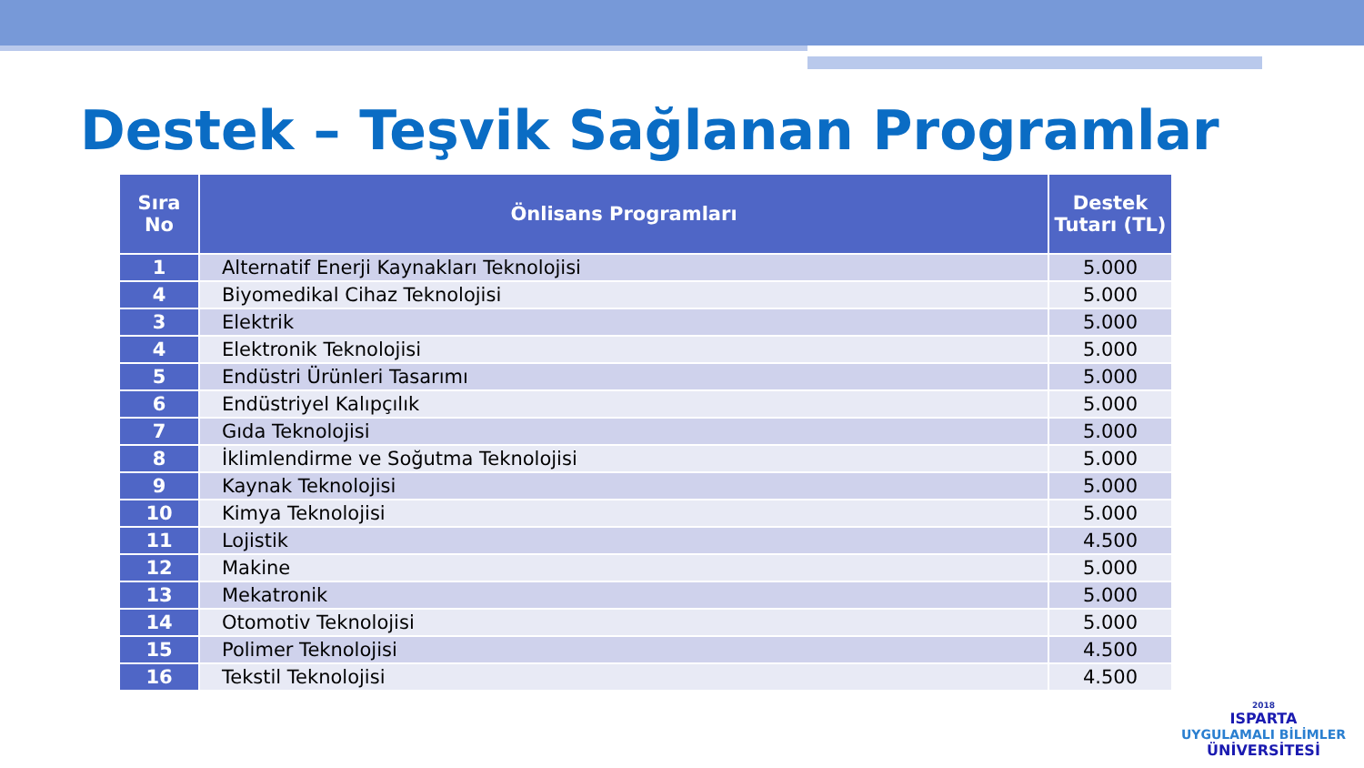Destek – Teşvik Sağlanan Programlar
| Sıra No | Önlisans Programları | Destek Tutarı (TL) |
| --- | --- | --- |
| 1 | Alternatif Enerji Kaynakları Teknolojisi | 5.000 |
| 4 | Biyomedikal Cihaz Teknolojisi | 5.000 |
| 3 | Elektrik | 5.000 |
| 4 | Elektronik Teknolojisi | 5.000 |
| 5 | Endüstri Ürünleri Tasarımı | 5.000 |
| 6 | Endüstriyel Kalıpçılık | 5.000 |
| 7 | Gıda Teknolojisi | 5.000 |
| 8 | İklimlendirme ve Soğutma Teknolojisi | 5.000 |
| 9 | Kaynak Teknolojisi | 5.000 |
| 10 | Kimya Teknolojisi | 5.000 |
| 11 | Lojistik | 4.500 |
| 12 | Makine | 5.000 |
| 13 | Mekatronik | 5.000 |
| 14 | Otomotiv Teknolojisi | 5.000 |
| 15 | Polimer Teknolojisi | 4.500 |
| 16 | Tekstil Teknolojisi | 4.500 |
2018
ISPARTA
UYGULAMALI BİLİMLER
ÜNİVERSİTESİ